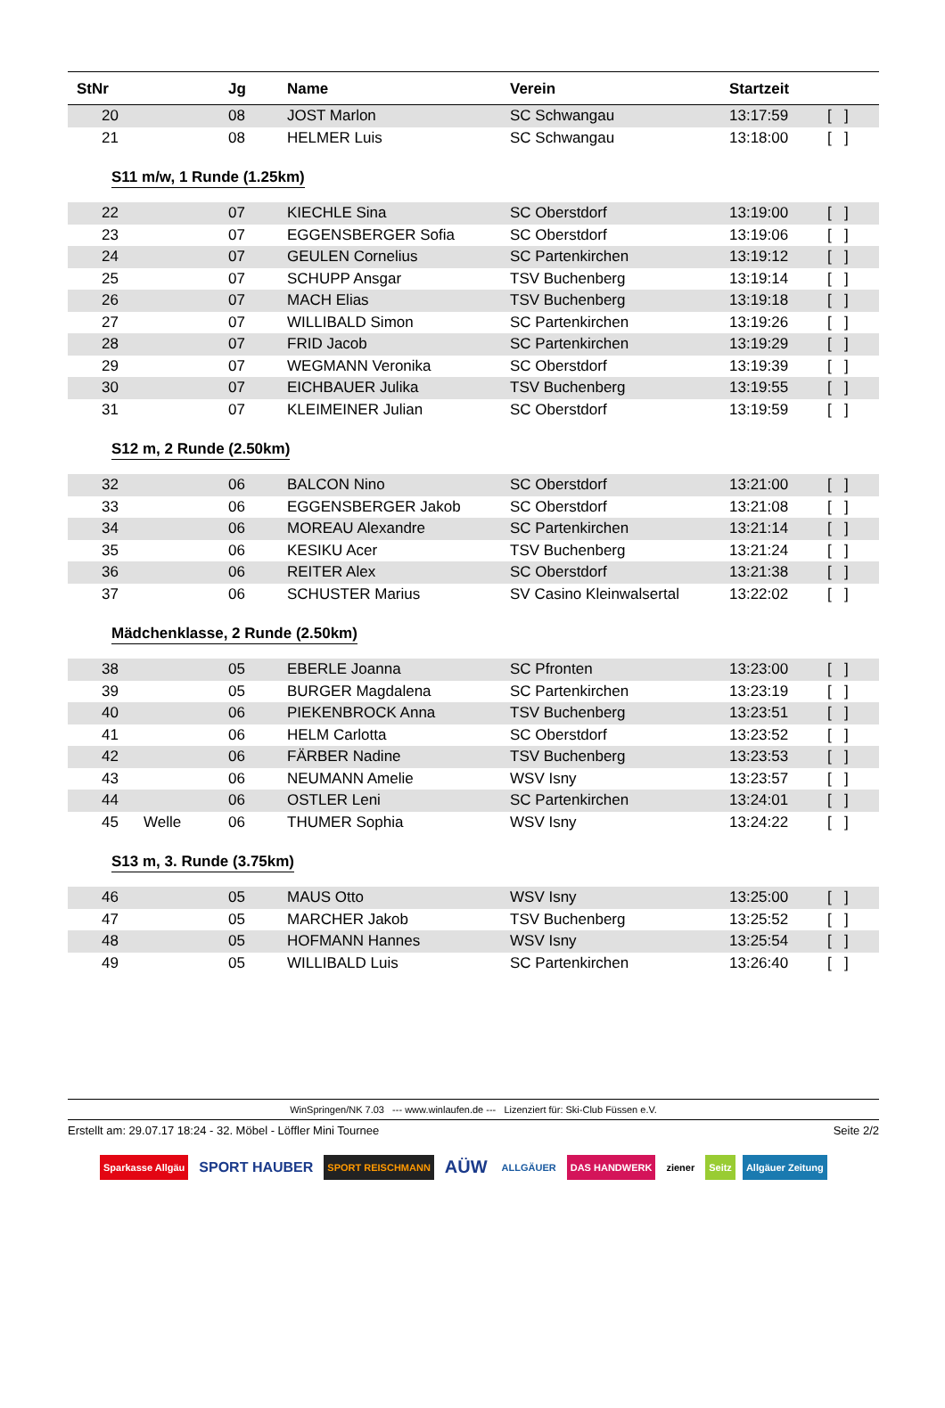| StNr | | Jg | Name | Verein | Startzeit | |
| --- | --- | --- | --- | --- | --- | --- |
| 20 | | 08 | JOST Marlon | SC Schwangau | 13:17:59 | [ ] |
| 21 | | 08 | HELMER Luis | SC Schwangau | 13:18:00 | [ ] |
S11 m/w, 1 Runde (1.25km)
| 22 | | 07 | KIECHLE Sina | SC Oberstdorf | 13:19:00 | [ ] |
| 23 | | 07 | EGGENSBERGER Sofia | SC Oberstdorf | 13:19:06 | [ ] |
| 24 | | 07 | GEULEN Cornelius | SC Partenkirchen | 13:19:12 | [ ] |
| 25 | | 07 | SCHUPP Ansgar | TSV Buchenberg | 13:19:14 | [ ] |
| 26 | | 07 | MACH Elias | TSV Buchenberg | 13:19:18 | [ ] |
| 27 | | 07 | WILLIBALD Simon | SC Partenkirchen | 13:19:26 | [ ] |
| 28 | | 07 | FRID Jacob | SC Partenkirchen | 13:19:29 | [ ] |
| 29 | | 07 | WEGMANN Veronika | SC Oberstdorf | 13:19:39 | [ ] |
| 30 | | 07 | EICHBAUER Julika | TSV Buchenberg | 13:19:55 | [ ] |
| 31 | | 07 | KLEIMEINER Julian | SC Oberstdorf | 13:19:59 | [ ] |
S12 m, 2 Runde (2.50km)
| 32 | | 06 | BALCON Nino | SC Oberstdorf | 13:21:00 | [ ] |
| 33 | | 06 | EGGENSBERGER Jakob | SC Oberstdorf | 13:21:08 | [ ] |
| 34 | | 06 | MOREAU Alexandre | SC Partenkirchen | 13:21:14 | [ ] |
| 35 | | 06 | KESIKU Acer | TSV Buchenberg | 13:21:24 | [ ] |
| 36 | | 06 | REITER Alex | SC Oberstdorf | 13:21:38 | [ ] |
| 37 | | 06 | SCHUSTER Marius | SV Casino Kleinwalsertal | 13:22:02 | [ ] |
Mädchenklasse, 2 Runde (2.50km)
| 38 | | 05 | EBERLE Joanna | SC Pfronten | 13:23:00 | [ ] |
| 39 | | 05 | BURGER Magdalena | SC Partenkirchen | 13:23:19 | [ ] |
| 40 | | 06 | PIEKENBROCK Anna | TSV Buchenberg | 13:23:51 | [ ] |
| 41 | | 06 | HELM Carlotta | SC Oberstdorf | 13:23:52 | [ ] |
| 42 | | 06 | FÄRBER Nadine | TSV Buchenberg | 13:23:53 | [ ] |
| 43 | | 06 | NEUMANN Amelie | WSV Isny | 13:23:57 | [ ] |
| 44 | | 06 | OSTLER Leni | SC Partenkirchen | 13:24:01 | [ ] |
| 45 | Welle | 06 | THUMER Sophia | WSV Isny | 13:24:22 | [ ] |
S13 m, 3. Runde (3.75km)
| 46 | | 05 | MAUS Otto | WSV Isny | 13:25:00 | [ ] |
| 47 | | 05 | MARCHER Jakob | TSV Buchenberg | 13:25:52 | [ ] |
| 48 | | 05 | HOFMANN Hannes | WSV Isny | 13:25:54 | [ ] |
| 49 | | 05 | WILLIBALD Luis | SC Partenkirchen | 13:26:40 | [ ] |
WinSpringen/NK 7.03 --- www.winlaufen.de --- Lizenziert für: Ski-Club Füssen e.V.
Erstellt am: 29.07.17 18:24 - 32. Möbel - Löffler Mini Tournee Seite 2/2
Sparkasse Allgäu SPORT HAUBER SPORT REISCHMANN AÜW ALLGÄUER DAS HANDWERK ziener Seitz Allgäuer Zeitung